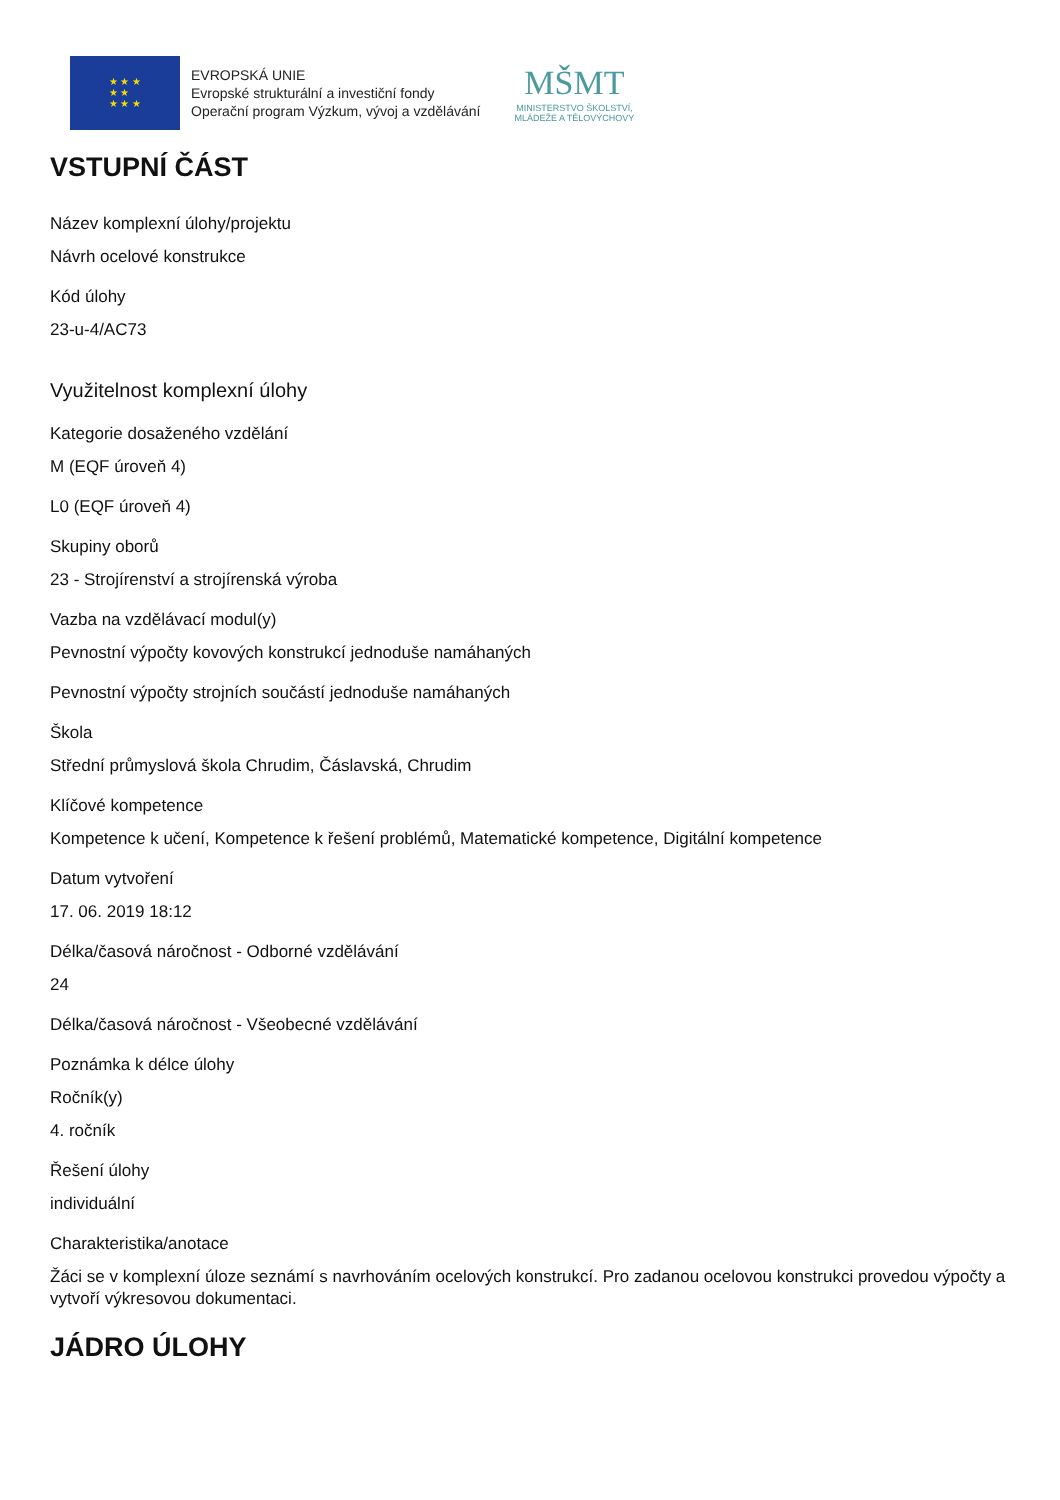★ ★ ★
★ ★
★ ★ ★
EVROPSKÁ UNIE
Evropské strukturální a investiční fondy
Operační program Výzkum, vývoj a vzdělávání
MŠMT
MINISTERSTVO ŠKOLSTVÍ,
MLÁDEŽE A TĚLOVÝCHOVY
VSTUPNÍ ČÁST
Název komplexní úlohy/projektu
Návrh ocelové konstrukce
Kód úlohy
23-u-4/AC73
Využitelnost komplexní úlohy
Kategorie dosaženého vzdělání
M (EQF úroveň 4)
L0 (EQF úroveň 4)
Skupiny oborů
23 - Strojírenství a strojírenská výroba
Vazba na vzdělávací modul(y)
Pevnostní výpočty kovových konstrukcí jednoduše namáhaných
Pevnostní výpočty strojních součástí jednoduše namáhaných
Škola
Střední průmyslová škola Chrudim, Čáslavská, Chrudim
Klíčové kompetence
Kompetence k učení, Kompetence k řešení problémů, Matematické kompetence, Digitální kompetence
Datum vytvoření
17. 06. 2019 18:12
Délka/časová náročnost - Odborné vzdělávání
24
Délka/časová náročnost - Všeobecné vzdělávání
Poznámka k délce úlohy
Ročník(y)
4. ročník
Řešení úlohy
individuální
Charakteristika/anotace
Žáci se v komplexní úloze seznámí s navrhováním ocelových konstrukcí. Pro zadanou ocelovou konstrukci provedou výpočty a vytvoří výkresovou dokumentaci.
JÁDRO ÚLOHY